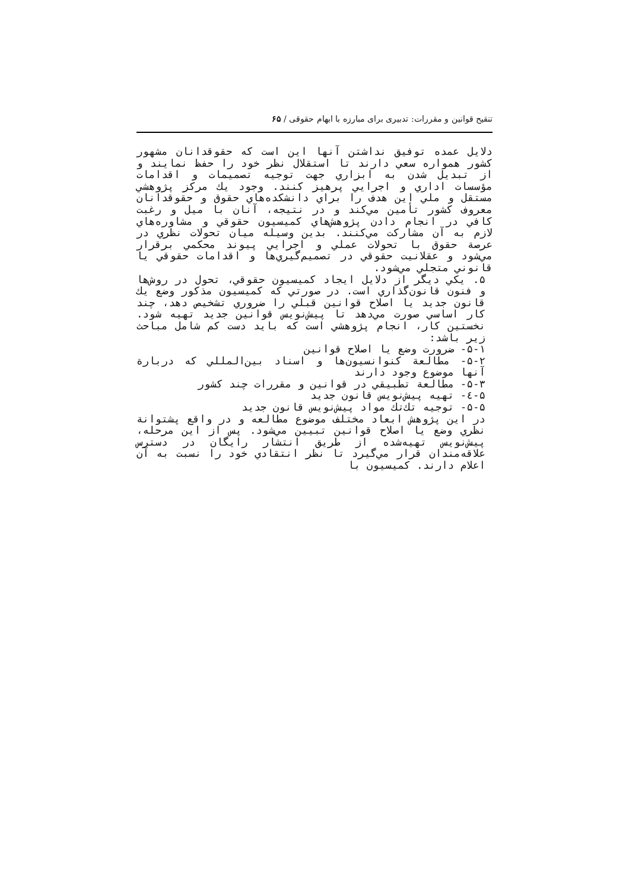تنقیح قوانین و مقررات: تدبیری برای مبارزه با ابهام حقوقی / ۶۵
دلایل عمده توفیق نداشتن آنها این است که حقوقدانان مشهور کشور همواره سعي دارند تا استقلال نظر خود را حفظ نمایند و از تبدیل شدن به ابزاري جهت توجیه تصمیمات و اقدامات مؤسسات اداري و اجرایي پرهیز کنند. وجود یك مركز پژوهشي مستقل و ملي این هدف را براي دانشكده‌هاي حقوق و حقوقدانان معروف كشور تأمین مي‌كند و در نتیجه، آنان با میل و رغبت كافي در انجام دادن پژوهش‌هاي كمیسیون حقوقي و مشاوره‌هاي لازم به آن مشاركت مي‌كنند. بدین وسیله میان تحولات نظري در عرصة حقوق با تحولات عملي و اجرایي پیوند محكمي برقرار مي‌شود و عقلانیت حقوقي در تصمیم‌گیري‌ها و اقدامات حقوقي یا قانوني متجلي مي‌شود.
۵. یكي دیگر از دلایل ایجاد كمیسیون حقوقي، تحول در روش‌ها و فنون قانون‌گذاري است. در صورتي كه كمیسیون مذكور وضع یك قانون جدید یا اصلاح قوانین قبلي را ضروري تشخیص دهد، چند كار اساسي صورت مي‌دهد تا پیش‌نویس قوانین جدید تهیه شود. نخستین كار، انجام پژوهشي است كه باید دست كم شامل مباحث زیر باشد:
۵-۱- ضرورت وضع یا اصلاح قوانین
۵-۲- مطالعة كنوانسیون‌ها و اسناد بین‌المللي كه دربارة آنها موضوع وجود دارند
۵-۳- مطالعة تطبیقي در قوانین و مقررات چند كشور
۵-٤- تهیه پیش‌نویس قانون جدید
۵-۵- توجیه تك‌تك مواد پیش‌نویس قانون جدید
در این پژوهش ابعاد مختلف موضوع مطالعه و در واقع پشتوانة نظري وضع یا اصلاح قوانین تبیین مي‌شود. پس از این مرحله، پیش‌نویس تهیه‌شده از طریق انتشار رایگان در دسترس علاقه‌مندان قرار مي‌گیرد تا نظر انتقادي خود را نسبت به آن اعلام دارند. كمیسیون با